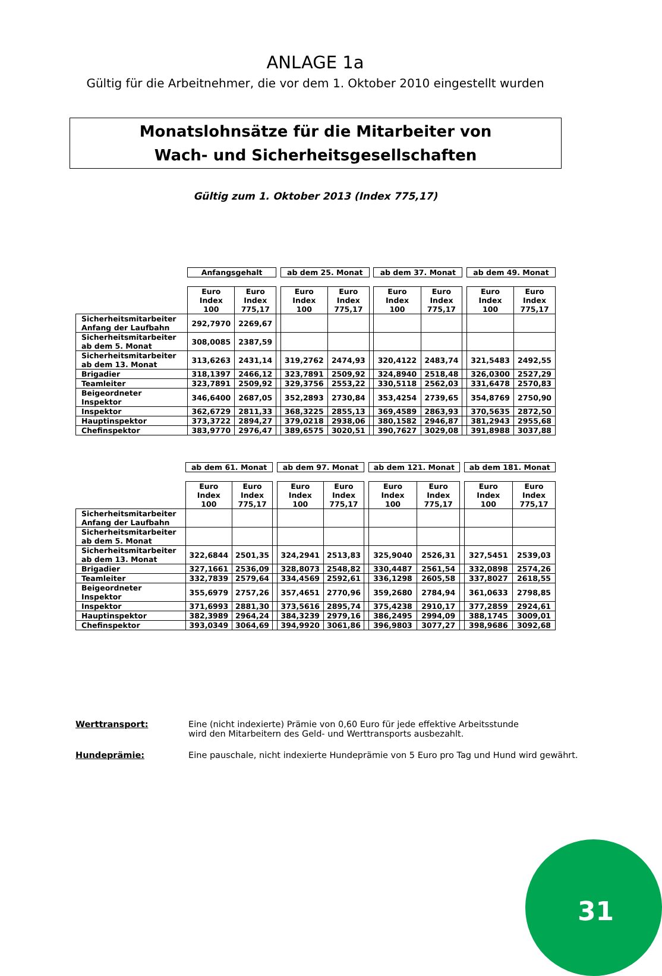ANLAGE 1a
Gültig für die Arbeitnehmer, die vor dem 1. Oktober 2010 eingestellt wurden
Monatslohnsätze für die Mitarbeiter von
Wach- und Sicherheitsgesellschaften
Gültig zum 1. Oktober 2013 (Index 775,17)
| | Anfangsgehalt | | | ab dem 25. Monat | | | ab dem 37. Monat | | | ab dem 49. Monat | |
| | Euro Index 100 | Euro Index 775,17 | | Euro Index 100 | Euro Index 775,17 | | Euro Index 100 | Euro Index 775,17 | | Euro Index 100 | Euro Index 775,17 |
| Sicherheitsmitarbeiter Anfang der Laufbahn | 292,7970 | 2269,67 | | | | | | | | | |
| Sicherheitsmitarbeiter ab dem 5. Monat | 308,0085 | 2387,59 | | | | | | | | | |
| Sicherheitsmitarbeiter ab dem 13. Monat | 313,6263 | 2431,14 | | 319,2762 | 2474,93 | | 320,4122 | 2483,74 | | 321,5483 | 2492,55 |
| Brigadier | 318,1397 | 2466,12 | | 323,7891 | 2509,92 | | 324,8940 | 2518,48 | | 326,0300 | 2527,29 |
| Teamleiter | 323,7891 | 2509,92 | | 329,3756 | 2553,22 | | 330,5118 | 2562,03 | | 331,6478 | 2570,83 |
| Beigeordneter Inspektor | 346,6400 | 2687,05 | | 352,2893 | 2730,84 | | 353,4254 | 2739,65 | | 354,8769 | 2750,90 |
| Inspektor | 362,6729 | 2811,33 | | 368,3225 | 2855,13 | | 369,4589 | 2863,93 | | 370,5635 | 2872,50 |
| Hauptinspektor | 373,3722 | 2894,27 | | 379,0218 | 2938,06 | | 380,1582 | 2946,87 | | 381,2943 | 2955,68 |
| Chefinspektor | 383,9770 | 2976,47 | | 389,6575 | 3020,51 | | 390,7627 | 3029,08 | | 391,8988 | 3037,88 |
| | ab dem 61. Monat | | | ab dem 97. Monat | | | ab dem 121. Monat | | | ab dem 181. Monat | |
| | Euro Index 100 | Euro Index 775,17 | | Euro Index 100 | Euro Index 775,17 | | Euro Index 100 | Euro Index 775,17 | | Euro Index 100 | Euro Index 775,17 |
| Sicherheitsmitarbeiter Anfang der Laufbahn | | | | | | | | | | | |
| Sicherheitsmitarbeiter ab dem 5. Monat | | | | | | | | | | | |
| Sicherheitsmitarbeiter ab dem 13. Monat | 322,6844 | 2501,35 | | 324,2941 | 2513,83 | | 325,9040 | 2526,31 | | 327,5451 | 2539,03 |
| Brigadier | 327,1661 | 2536,09 | | 328,8073 | 2548,82 | | 330,4487 | 2561,54 | | 332,0898 | 2574,26 |
| Teamleiter | 332,7839 | 2579,64 | | 334,4569 | 2592,61 | | 336,1298 | 2605,58 | | 337,8027 | 2618,55 |
| Beigeordneter Inspektor | 355,6979 | 2757,26 | | 357,4651 | 2770,96 | | 359,2680 | 2784,94 | | 361,0633 | 2798,85 |
| Inspektor | 371,6993 | 2881,30 | | 373,5616 | 2895,74 | | 375,4238 | 2910,17 | | 377,2859 | 2924,61 |
| Hauptinspektor | 382,3989 | 2964,24 | | 384,3239 | 2979,16 | | 386,2495 | 2994,09 | | 388,1745 | 3009,01 |
| Chefinspektor | 393,0349 | 3064,69 | | 394,9920 | 3061,86 | | 396,9803 | 3077,27 | | 398,9686 | 3092,68 |
Werttransport: Eine (nicht indexierte) Prämie von 0,60 Euro für jede effektive Arbeitsstunde
wird den Mitarbeitern des Geld- und Werttransports ausbezahlt.
Hundeprämie: Eine pauschale, nicht indexierte Hundeprämie von 5 Euro pro Tag und Hund wird gewährt.
31